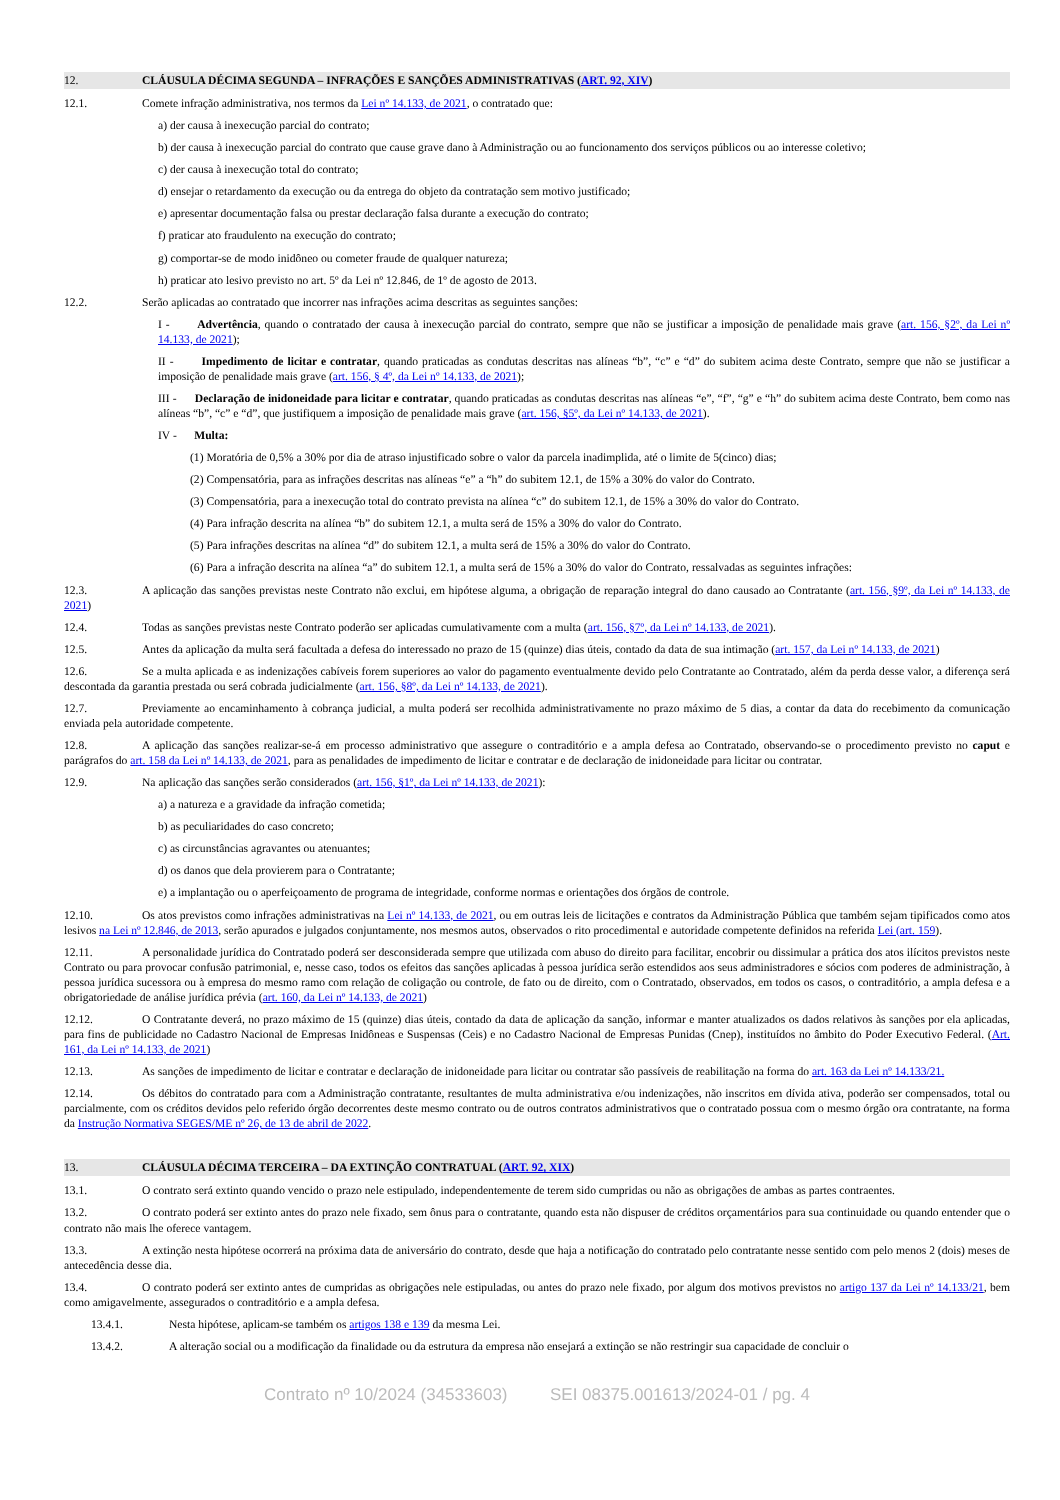12. CLÁUSULA DÉCIMA SEGUNDA – INFRAÇÕES E SANÇÕES ADMINISTRATIVAS (ART. 92, XIV)
12.1. Comete infração administrativa, nos termos da Lei nº 14.133, de 2021, o contratado que:
a) der causa à inexecução parcial do contrato;
b) der causa à inexecução parcial do contrato que cause grave dano à Administração ou ao funcionamento dos serviços públicos ou ao interesse coletivo;
c) der causa à inexecução total do contrato;
d) ensejar o retardamento da execução ou da entrega do objeto da contratação sem motivo justificado;
e) apresentar documentação falsa ou prestar declaração falsa durante a execução do contrato;
f) praticar ato fraudulento na execução do contrato;
g) comportar-se de modo inidôneo ou cometer fraude de qualquer natureza;
h) praticar ato lesivo previsto no art. 5º da Lei nº 12.846, de 1º de agosto de 2013.
12.2. Serão aplicadas ao contratado que incorrer nas infrações acima descritas as seguintes sanções:
I - Advertência, quando o contratado der causa à inexecução parcial do contrato, sempre que não se justificar a imposição de penalidade mais grave (art. 156, §2º, da Lei nº 14.133, de 2021);
II - Impedimento de licitar e contratar, quando praticadas as condutas descritas nas alíneas “b”, “c” e “d” do subitem acima deste Contrato, sempre que não se justificar a imposição de penalidade mais grave (art. 156, § 4º, da Lei nº 14.133, de 2021);
III - Declaração de inidoneidade para licitar e contratar, quando praticadas as condutas descritas nas alíneas “e”, “f”, “g” e “h” do subitem acima deste Contrato, bem como nas alíneas “b”, “c” e “d”, que justifiquem a imposição de penalidade mais grave (art. 156, §5º, da Lei nº 14.133, de 2021).
IV - Multa:
(1) Moratória de 0,5% a 30% por dia de atraso injustificado sobre o valor da parcela inadimplida, até o limite de 5(cinco) dias;
(2) Compensatória, para as infrações descritas nas alíneas “e” a “h” do subitem 12.1, de 15% a 30% do valor do Contrato.
(3) Compensatória, para a inexecução total do contrato prevista na alínea “c” do subitem 12.1, de 15% a 30% do valor do Contrato.
(4) Para infração descrita na alínea “b” do subitem 12.1, a multa será de 15% a 30% do valor do Contrato.
(5) Para infrações descritas na alínea “d” do subitem 12.1, a multa será de 15% a 30% do valor do Contrato.
(6) Para a infração descrita na alínea “a” do subitem 12.1, a multa será de 15% a 30% do valor do Contrato, ressalvadas as seguintes infrações:
12.3. A aplicação das sanções previstas neste Contrato não exclui, em hipótese alguma, a obrigação de reparação integral do dano causado ao Contratante (art. 156, §9º, da Lei nº 14.133, de 2021)
12.4. Todas as sanções previstas neste Contrato poderão ser aplicadas cumulativamente com a multa (art. 156, §7º, da Lei nº 14.133, de 2021).
12.5. Antes da aplicação da multa será facultada a defesa do interessado no prazo de 15 (quinze) dias úteis, contado da data de sua intimação (art. 157, da Lei nº 14.133, de 2021)
12.6. Se a multa aplicada e as indenizações cabíveis forem superiores ao valor do pagamento eventualmente devido pelo Contratante ao Contratado, além da perda desse valor, a diferença será descontada da garantia prestada ou será cobrada judicialmente (art. 156, §8º, da Lei nº 14.133, de 2021).
12.7. Previamente ao encaminhamento à cobrança judicial, a multa poderá ser recolhida administrativamente no prazo máximo de 5 dias, a contar da data do recebimento da comunicação enviada pela autoridade competente.
12.8. A aplicação das sanções realizar-se-á em processo administrativo que assegure o contraditório e a ampla defesa ao Contratado, observando-se o procedimento previsto no caput e parágrafos do art. 158 da Lei nº 14.133, de 2021, para as penalidades de impedimento de licitar e contratar e de declaração de inidoneidade para licitar ou contratar.
12.9. Na aplicação das sanções serão considerados (art. 156, §1º, da Lei nº 14.133, de 2021):
a) a natureza e a gravidade da infração cometida;
b) as peculiaridades do caso concreto;
c) as circunstâncias agravantes ou atenuantes;
d) os danos que dela provierem para o Contratante;
e) a implantação ou o aperfeiçoamento de programa de integridade, conforme normas e orientações dos órgãos de controle.
12.10. Os atos previstos como infrações administrativas na Lei nº 14.133, de 2021, ou em outras leis de licitações e contratos da Administração Pública que também sejam tipificados como atos lesivos na Lei nº 12.846, de 2013, serão apurados e julgados conjuntamente, nos mesmos autos, observados o rito procedimental e autoridade competente definidos na referida Lei (art. 159).
12.11. A personalidade jurídica do Contratado poderá ser desconsiderada sempre que utilizada com abuso do direito para facilitar, encobrir ou dissimular a prática dos atos ilícitos previstos neste Contrato ou para provocar confusão patrimonial, e, nesse caso, todos os efeitos das sanções aplicadas à pessoa jurídica serão estendidos aos seus administradores e sócios com poderes de administração, à pessoa jurídica sucessora ou à empresa do mesmo ramo com relação de coligação ou controle, de fato ou de direito, com o Contratado, observados, em todos os casos, o contraditório, a ampla defesa e a obrigatoriedade de análise jurídica prévia (art. 160, da Lei nº 14.133, de 2021)
12.12. O Contratante deverá, no prazo máximo de 15 (quinze) dias úteis, contado da data de aplicação da sanção, informar e manter atualizados os dados relativos às sanções por ela aplicadas, para fins de publicidade no Cadastro Nacional de Empresas Inidôneas e Suspensas (Ceis) e no Cadastro Nacional de Empresas Punidas (Cnep), instituídos no âmbito do Poder Executivo Federal. (Art. 161, da Lei nº 14.133, de 2021)
12.13. As sanções de impedimento de licitar e contratar e declaração de inidoneidade para licitar ou contratar são passíveis de reabilitação na forma do art. 163 da Lei nº 14.133/21.
12.14. Os débitos do contratado para com a Administração contratante, resultantes de multa administrativa e/ou indenizações, não inscritos em dívida ativa, poderão ser compensados, total ou parcialmente, com os créditos devidos pelo referido órgão decorrentes deste mesmo contrato ou de outros contratos administrativos que o contratado possua com o mesmo órgão ora contratante, na forma da Instrução Normativa SEGES/ME nº 26, de 13 de abril de 2022.
13. CLÁUSULA DÉCIMA TERCEIRA – DA EXTINÇÃO CONTRATUAL (ART. 92, XIX)
13.1. O contrato será extinto quando vencido o prazo nele estipulado, independentemente de terem sido cumpridas ou não as obrigações de ambas as partes contraentes.
13.2. O contrato poderá ser extinto antes do prazo nele fixado, sem ônus para o contratante, quando esta não dispuser de créditos orçamentários para sua continuidade ou quando entender que o contrato não mais lhe oferece vantagem.
13.3. A extinção nesta hipótese ocorrerá na próxima data de aniversário do contrato, desde que haja a notificação do contratado pelo contratante nesse sentido com pelo menos 2 (dois) meses de antecedência desse dia.
13.4. O contrato poderá ser extinto antes de cumpridas as obrigações nele estipuladas, ou antes do prazo nele fixado, por algum dos motivos previstos no artigo 137 da Lei nº 14.133/21, bem como amigavelmente, assegurados o contraditório e a ampla defesa.
13.4.1. Nesta hipótese, aplicam-se também os artigos 138 e 139 da mesma Lei.
13.4.2. A alteração social ou a modificação da finalidade ou da estrutura da empresa não ensejará a extinção se não restringir sua capacidade de concluir o
Contrato nº 10/2024 (34533603) SEI 08375.001613/2024-01 / pg. 4